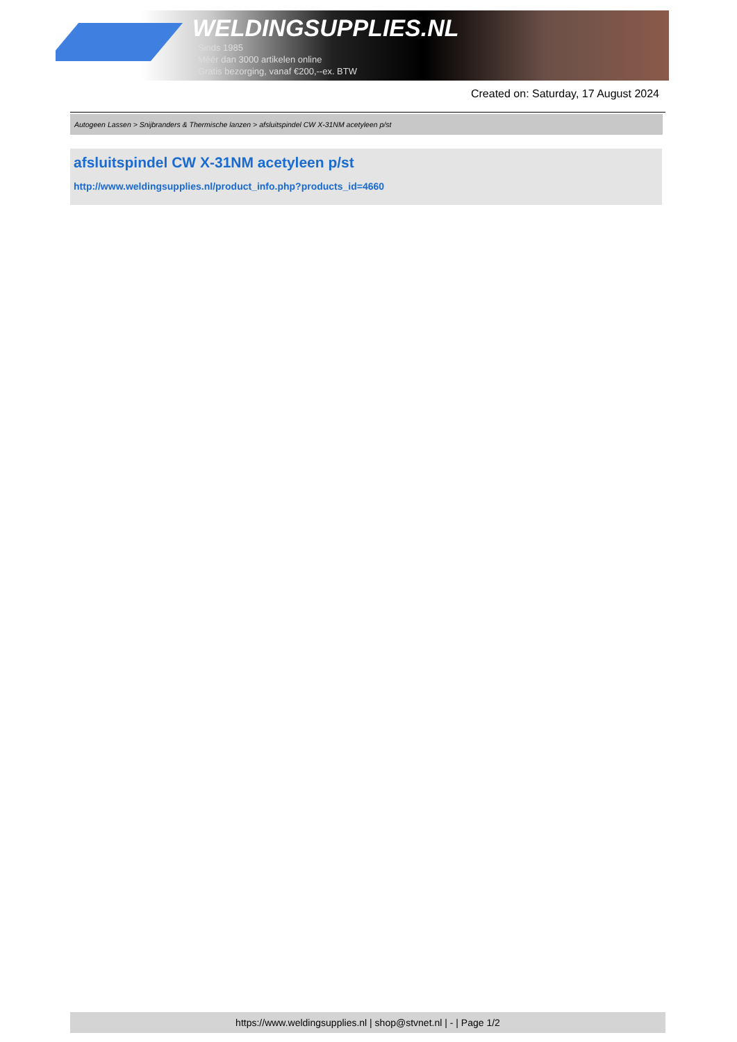WELDINGSUPPLIES.NL
- Sinds 1985
- Méér dan 3000 artikelen online
- Gratis bezorging, vanaf €200,--ex. BTW
Created on: Saturday, 17 August 2024
Autogeen Lassen > Snijbranders & Thermische lanzen > afsluitspindel CW X-31NM acetyleen p/st
afsluitspindel CW X-31NM acetyleen p/st
http://www.weldingsupplies.nl/product_info.php?products_id=4660
https://www.weldingsupplies.nl | shop@stvnet.nl | - | Page 1/2